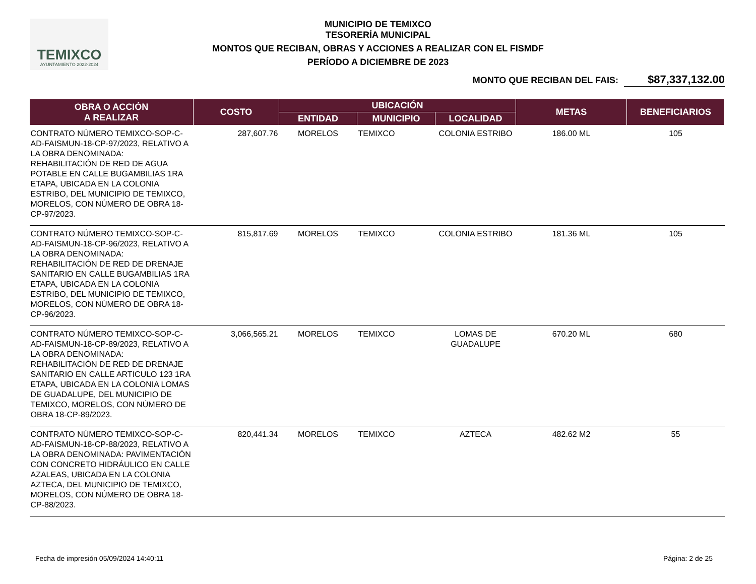TEMIXCO
AYUNTAMIENTO 2022-2024
MUNICIPIO DE TEMIXCO
TESORERÍA MUNICIPAL
MONTOS QUE RECIBAN, OBRAS Y ACCIONES A REALIZAR CON EL FISMDF
PERÍODO A DICIEMBRE DE 2023
MONTO QUE RECIBAN DEL FAIS: $87,337,132.00
| OBRA O ACCIÓN A REALIZAR | COSTO | UBICACIÓN | | | METAS | BENEFICIARIOS |
| --- | --- | --- | --- | --- | --- | --- |
| | | ENTIDAD | MUNICIPIO | LOCALIDAD | | |
| CONTRATO NÚMERO TEMIXCO-SOP-C-AD-FAISMUN-18-CP-97/2023, RELATIVO A LA OBRA DENOMINADA: REHABILITACIÓN DE RED DE AGUA POTABLE EN CALLE BUGAMBILIAS 1RA ETAPA, UBICADA EN LA COLONIA ESTRIBO, DEL MUNICIPIO DE TEMIXCO, MORELOS, CON NÚMERO DE OBRA 18-CP-97/2023. | 287,607.76 | MORELOS | TEMIXCO | COLONIA ESTRIBO | 186.00 ML | 105 |
| CONTRATO NÚMERO TEMIXCO-SOP-C-AD-FAISMUN-18-CP-96/2023, RELATIVO A LA OBRA DENOMINADA: REHABILITACIÓN DE RED DE DRENAJE SANITARIO EN CALLE BUGAMBILIAS 1RA ETAPA, UBICADA EN LA COLONIA ESTRIBO, DEL MUNICIPIO DE TEMIXCO, MORELOS, CON NÚMERO DE OBRA 18-CP-96/2023. | 815,817.69 | MORELOS | TEMIXCO | COLONIA ESTRIBO | 181.36 ML | 105 |
| CONTRATO NÚMERO TEMIXCO-SOP-C-AD-FAISMUN-18-CP-89/2023, RELATIVO A LA OBRA DENOMINADA: REHABILITACIÓN DE RED DE DRENAJE SANITARIO EN CALLE ARTICULO 123 1RA ETAPA, UBICADA EN LA COLONIA LOMAS DE GUADALUPE, DEL MUNICIPIO DE TEMIXCO, MORELOS, CON NÚMERO DE OBRA 18-CP-89/2023. | 3,066,565.21 | MORELOS | TEMIXCO | LOMAS DE GUADALUPE | 670.20 ML | 680 |
| CONTRATO NÚMERO TEMIXCO-SOP-C-AD-FAISMUN-18-CP-88/2023, RELATIVO A LA OBRA DENOMINADA: PAVIMENTACIÓN CON CONCRETO HIDRÁULICO EN CALLE AZALEAS, UBICADA EN LA COLONIA AZTECA, DEL MUNICIPIO DE TEMIXCO, MORELOS, CON NÚMERO DE OBRA 18-CP-88/2023. | 820,441.34 | MORELOS | TEMIXCO | AZTECA | 482.62 M2 | 55 |
Fecha de impresión 05/09/2024 14:40:11
Página: 2 de 25